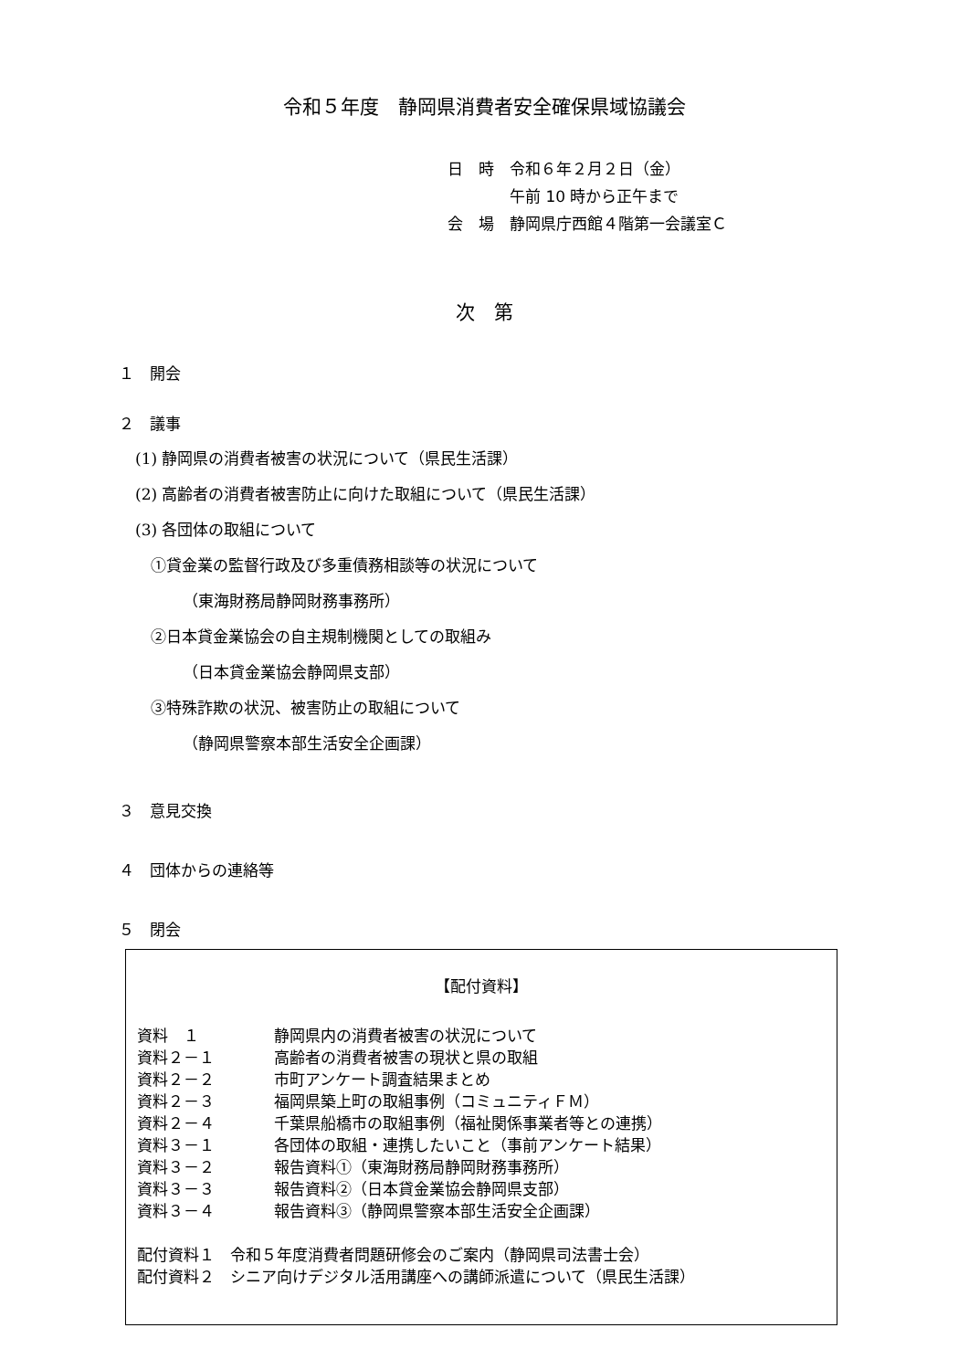令和５年度　静岡県消費者安全確保県域協議会
日　時　令和６年２月２日（金）
　　　　午前 10 時から正午まで
会　場　静岡県庁西館４階第一会議室Ｃ
次　第
１　開会
２　議事
(1) 静岡県の消費者被害の状況について（県民生活課）
(2) 高齢者の消費者被害防止に向けた取組について（県民生活課）
(3) 各団体の取組について
①貸金業の監督行政及び多重債務相談等の状況について
（東海財務局静岡財務事務所）
②日本貸金業協会の自主規制機関としての取組み
（日本貸金業協会静岡県支部）
③特殊詐欺の状況、被害防止の取組について
（静岡県警察本部生活安全企画課）
３　意見交換
４　団体からの連絡等
５　閉会
【配付資料】
資料　１ 静岡県内の消費者被害の状況について
資料２－１ 高齢者の消費者被害の現状と県の取組
資料２－２ 市町アンケート調査結果まとめ
資料２－３ 福岡県築上町の取組事例（コミュニティＦＭ）
資料２－４ 千葉県船橋市の取組事例（福祉関係事業者等との連携）
資料３－１ 各団体の取組・連携したいこと（事前アンケート結果）
資料３－２ 報告資料①（東海財務局静岡財務事務所）
資料３－３ 報告資料②（日本貸金業協会静岡県支部）
資料３－４ 報告資料③（静岡県警察本部生活安全企画課）
配付資料１　令和５年度消費者問題研修会のご案内（静岡県司法書士会）
配付資料２　シニア向けデジタル活用講座への講師派遣について（県民生活課）